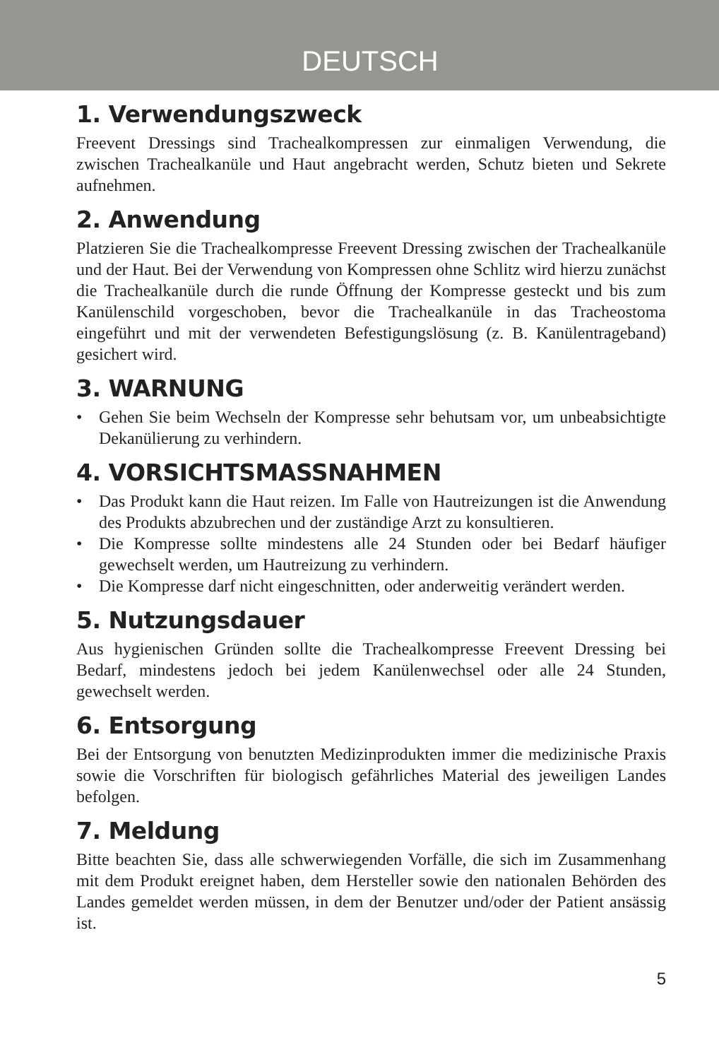DEUTSCH
1. Verwendungszweck
Freevent Dressings sind Trachealkompressen zur einmaligen Verwendung, die zwischen Trachealkanüle und Haut angebracht werden, Schutz bieten und Sekrete aufnehmen.
2. Anwendung
Platzieren Sie die Trachealkompresse Freevent Dressing zwischen der Trachealkanüle und der Haut. Bei der Verwendung von Kompressen ohne Schlitz wird hierzu zunächst die Trachealkanüle durch die runde Öffnung der Kompresse gesteckt und bis zum Kanülenschild vorgeschoben, bevor die Trachealkanüle in das Tracheostoma eingeführt und mit der verwendeten Befestigungslösung (z. B. Kanülentrageband) gesichert wird.
3. WARNUNG
• Gehen Sie beim Wechseln der Kompresse sehr behutsam vor, um unbeabsichtigte Dekanülierung zu verhindern.
4. VORSICHTSMASSNAHMEN
• Das Produkt kann die Haut reizen. Im Falle von Hautreizungen ist die Anwendung des Produkts abzubrechen und der zuständige Arzt zu konsultieren.
• Die Kompresse sollte mindestens alle 24 Stunden oder bei Bedarf häufiger gewechselt werden, um Hautreizung zu verhindern.
• Die Kompresse darf nicht eingeschnitten, oder anderweitig verändert werden.
5. Nutzungsdauer
Aus hygienischen Gründen sollte die Trachealkompresse Freevent Dressing bei Bedarf, mindestens jedoch bei jedem Kanülenwechsel oder alle 24 Stunden, gewechselt werden.
6. Entsorgung
Bei der Entsorgung von benutzten Medizinprodukten immer die medizinische Praxis sowie die Vorschriften für biologisch gefährliches Material des jeweiligen Landes befolgen.
7. Meldung
Bitte beachten Sie, dass alle schwerwiegenden Vorfälle, die sich im Zusammenhang mit dem Produkt ereignet haben, dem Hersteller sowie den nationalen Behörden des Landes gemeldet werden müssen, in dem der Benutzer und/oder der Patient ansässig ist.
5